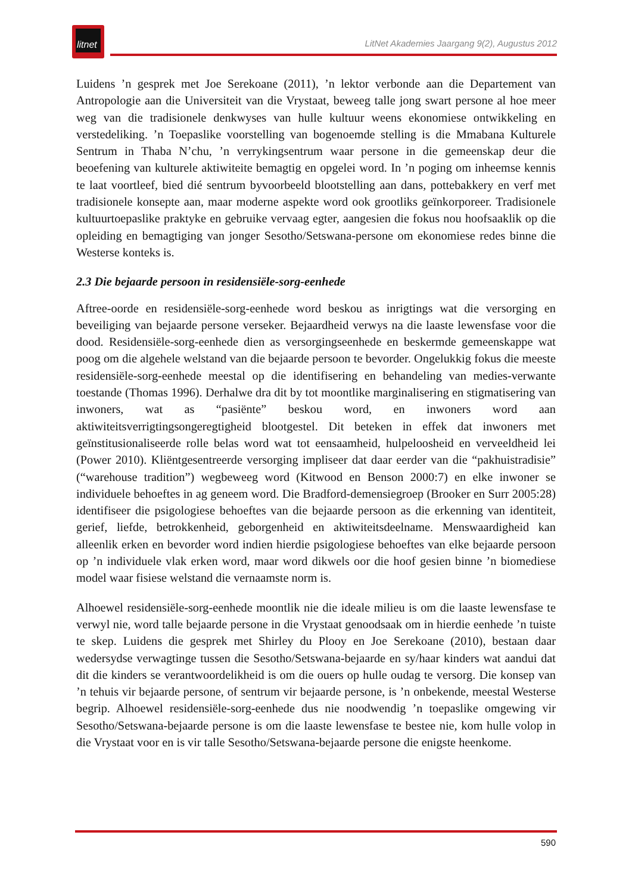litnet
LitNet Akademies Jaargang 9(2), Augustus 2012
Luidens ’n gesprek met Joe Serekoane (2011), ’n lektor verbonde aan die Departement van Antropologie aan die Universiteit van die Vrystaat, beweeg talle jong swart persone al hoe meer weg van die tradisionele denkwyses van hulle kultuur weens ekonomiese ontwikkeling en verstedeliking. ’n Toepaslike voorstelling van bogenoemde stelling is die Mmabana Kulturele Sentrum in Thaba N’chu, ’n verrykingsentrum waar persone in die gemeenskap deur die beoefening van kulturele aktiwiteite bemagtig en opgelei word. In ’n poging om inheemse kennis te laat voortleef, bied dié sentrum byvoorbeeld blootstelling aan dans, pottebakkery en verf met tradisionele konsepte aan, maar moderne aspekte word ook grootliks geïnkorporeer. Tradisionele kultuurtoepaslike praktyke en gebruike vervaag egter, aangesien die fokus nou hoofsaaklik op die opleiding en bemagtiging van jonger Sesotho/Setswana-persone om ekonomiese redes binne die Westerse konteks is.
2.3 Die bejaarde persoon in residensiële-sorg-eenhede
Aftree-oorde en residensiële-sorg-eenhede word beskou as inrigtings wat die versorging en beveiliging van bejaarde persone verseker. Bejaardheid verwys na die laaste lewensfase voor die dood. Residensiële-sorg-eenhede dien as versorgingseenhede en beskermde gemeenskappe wat poog om die algehele welstand van die bejaarde persoon te bevorder. Ongelukkig fokus die meeste residensiële-sorg-eenhede meestal op die identifisering en behandeling van medies-verwante toestande (Thomas 1996). Derhalwe dra dit by tot moontlike marginalisering en stigmatisering van inwoners, wat as “pasiënte” beskou word, en inwoners word aan aktiwiteitsverrigtingsongeregtigheid blootgestel. Dit beteken in effek dat inwoners met geïnstitusionaliseerde rolle belas word wat tot eensaamheid, hulpeloosheid en verveeldheid lei (Power 2010). Kliëntgesentreerde versorging impliseer dat daar eerder van die “pakhuistradisie” (“warehouse tradition”) wegbeweeg word (Kitwood en Benson 2000:7) en elke inwoner se individuele behoeftes in ag geneem word. Die Bradford-demensiegroep (Brooker en Surr 2005:28) identifiseer die psigologiese behoeftes van die bejaarde persoon as die erkenning van identiteit, gerief, liefde, betrokkenheid, geborgenheid en aktiwiteitsdeelname. Menswaardigheid kan alleenlik erken en bevorder word indien hierdie psigologiese behoeftes van elke bejaarde persoon op ’n individuele vlak erken word, maar word dikwels oor die hoof gesien binne ’n biomediese model waar fisiese welstand die vernaamste norm is.
Alhoewel residensiële-sorg-eenhede moontlik nie die ideale milieu is om die laaste lewensfase te verwyl nie, word talle bejaarde persone in die Vrystaat genoodsaak om in hierdie eenhede ’n tuiste te skep. Luidens die gesprek met Shirley du Plooy en Joe Serekoane (2010), bestaan daar wedersydse verwagtinge tussen die Sesotho/Setswana-bejaarde en sy/haar kinders wat aandui dat dit die kinders se verantwoordelikheid is om die ouers op hulle oudag te versorg. Die konsep van ’n tehuis vir bejaarde persone, of sentrum vir bejaarde persone, is ’n onbekende, meestal Westerse begrip. Alhoewel residensiële-sorg-eenhede dus nie noodwendig ’n toepaslike omgewing vir Sesotho/Setswana-bejaarde persone is om die laaste lewensfase te bestee nie, kom hulle volop in die Vrystaat voor en is vir talle Sesotho/Setswana-bejaarde persone die enigste heenkome.
590